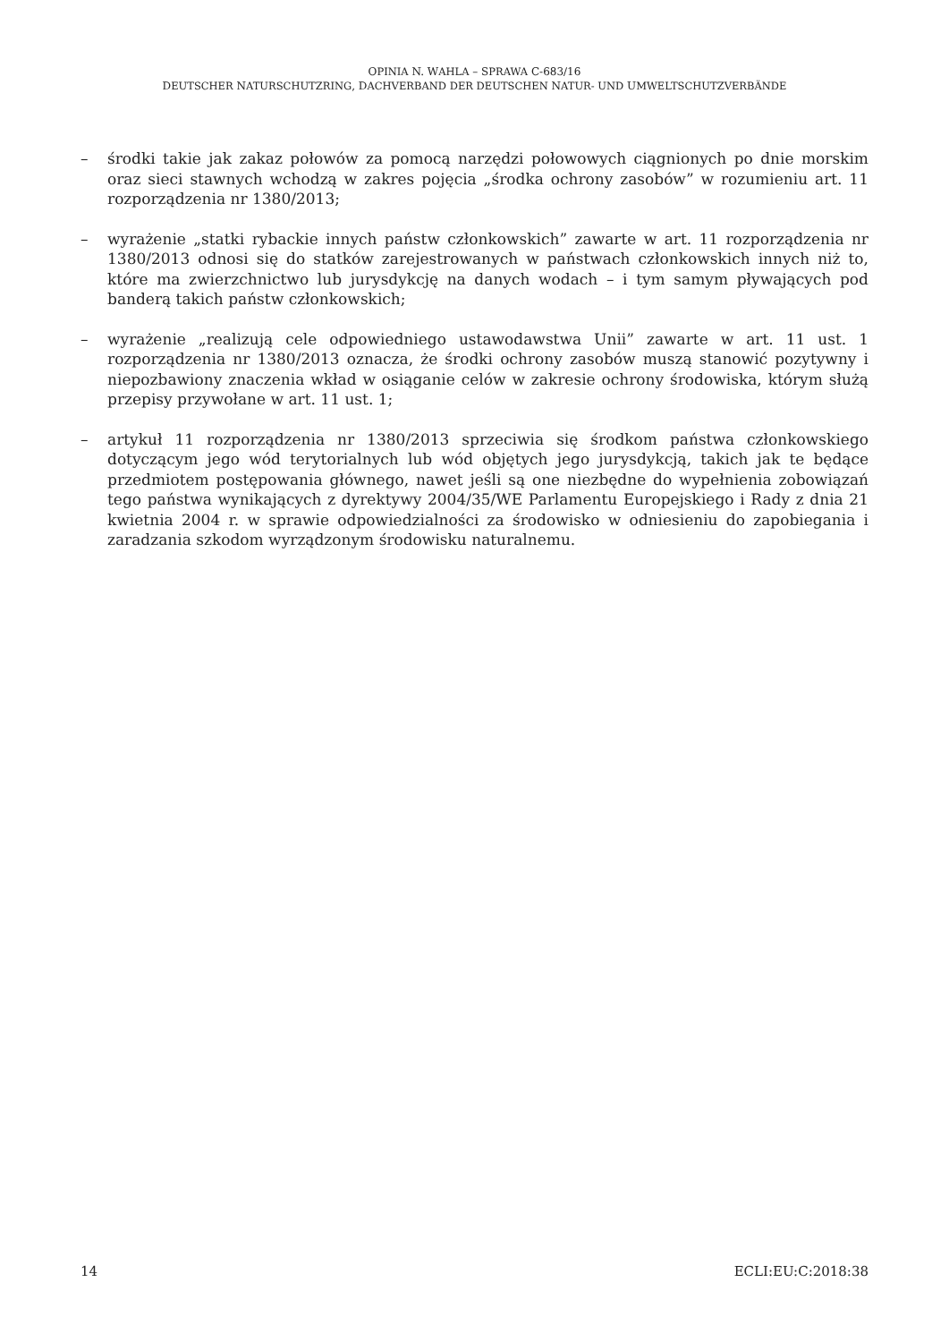OPINIA N. WAHLA – SPRAWA C-683/16
DEUTSCHER NATURSCHUTZRING, DACHVERBAND DER DEUTSCHEN NATUR- UND UMWELTSCHUTZVERBÄNDE
– środki takie jak zakaz połowów za pomocą narzędzi połowowych ciągnionych po dnie morskim oraz sieci stawnych wchodzą w zakres pojęcia „środka ochrony zasobów” w rozumieniu art. 11 rozporządzenia nr 1380/2013;
– wyrażenie „statki rybackie innych państw członkowskich” zawarte w art. 11 rozporządzenia nr 1380/2013 odnosi się do statków zarejestrowanych w państwach członkowskich innych niż to, które ma zwierzchnictwo lub jurysdykcję na danych wodach – i tym samym pływających pod banderą takich państw członkowskich;
– wyrażenie „realizują cele odpowiedniego ustawodawstwa Unii” zawarte w art. 11 ust. 1 rozporządzenia nr 1380/2013 oznacza, że środki ochrony zasobów muszą stanowić pozytywny i niepozbawiony znaczenia wkład w osiąganie celów w zakresie ochrony środowiska, którym służą przepisy przywołane w art. 11 ust. 1;
– artykuł 11 rozporządzenia nr 1380/2013 sprzeciwia się środkom państwa członkowskiego dotyczącym jego wód terytorialnych lub wód objętych jego jurysdykcją, takich jak te będące przedmiotem postępowania głównego, nawet jeśli są one niezbędne do wypełnienia zobowiązań tego państwa wynikających z dyrektywy 2004/35/WE Parlamentu Europejskiego i Rady z dnia 21 kwietnia 2004 r. w sprawie odpowiedzialności za środowisko w odniesieniu do zapobiegania i zaradzania szkodom wyrządzonym środowisku naturalnemu.
14 ECLI:EU:C:2018:38